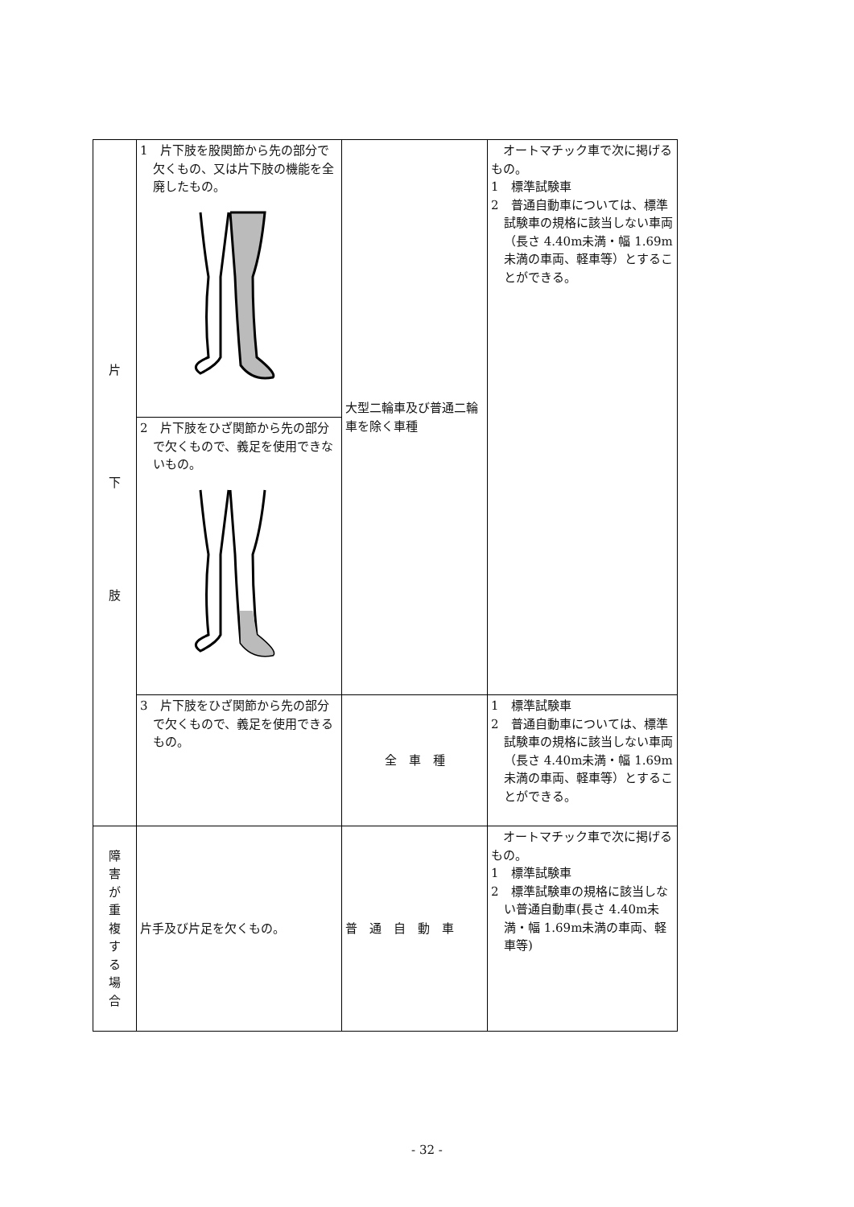| 片 下 肢 | 1 片下肢を股関節から先の部分で欠くもの、又は片下肢の機能を全廃したもの。 | 大型二輪車及び普通二輪車を除く車種 | オートマチック車で次に掲げるもの。 1 標準試験車 2 普通自動車については、標準試験車の規格に該当しない車両（長さ 4.40m未満・幅 1.69m未満の車両、軽車等）とすることができる。 |
| | 2 片下肢をひざ関節から先の部分で欠くもので、義足を使用できないもの。 | | |
| | 3 片下肢をひざ関節から先の部分で欠くもので、義足を使用できるもの。 | 全 車 種 | 1 標準試験車 2 普通自動車については、標準試験車の規格に該当しない車両（長さ 4.40m未満・幅 1.69m未満の車両、軽車等）とすることができる。 |
| 障 害 が 重 複 す る 場 合 | 片手及び片足を欠くもの。 | 普 通 自 動 車 | オートマチック車で次に掲げるもの。 1 標準試験車 2 標準試験車の規格に該当しない普通自動車(長さ 4.40m未満・幅 1.69m未満の車両、軽車等) |
- 32 -